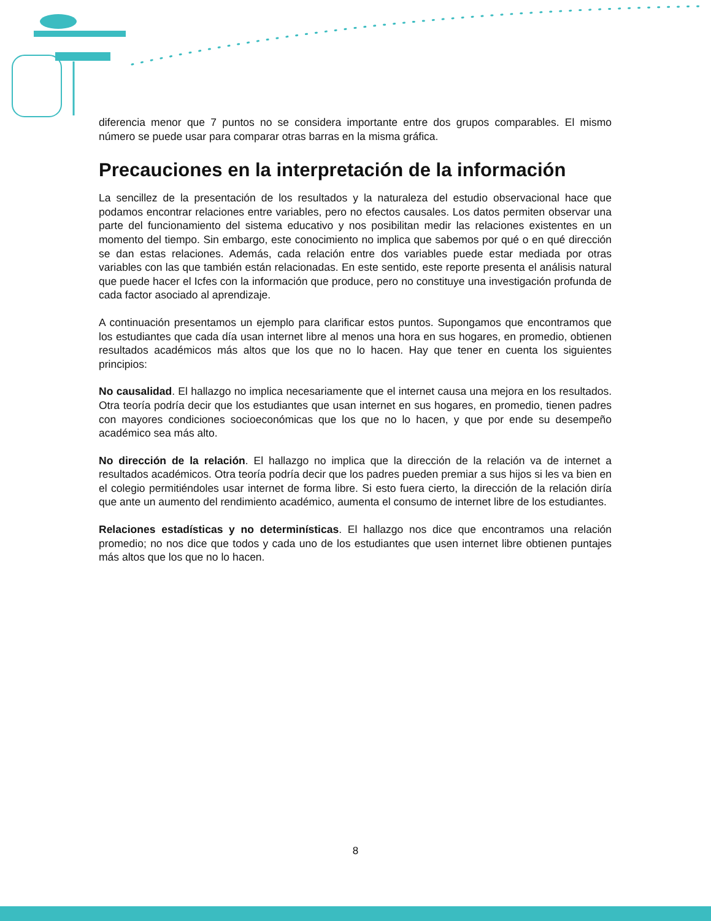diferencia menor que 7 puntos no se considera importante entre dos grupos comparables. El mismo número se puede usar para comparar otras barras en la misma gráfica.
Precauciones en la interpretación de la información
La sencillez de la presentación de los resultados y la naturaleza del estudio observacional hace que podamos encontrar relaciones entre variables, pero no efectos causales. Los datos permiten observar una parte del funcionamiento del sistema educativo y nos posibilitan medir las relaciones existentes en un momento del tiempo. Sin embargo, este conocimiento no implica que sabemos por qué o en qué dirección se dan estas relaciones. Además, cada relación entre dos variables puede estar mediada por otras variables con las que también están relacionadas. En este sentido, este reporte presenta el análisis natural que puede hacer el Icfes con la información que produce, pero no constituye una investigación profunda de cada factor asociado al aprendizaje.
A continuación presentamos un ejemplo para clarificar estos puntos. Supongamos que encontramos que los estudiantes que cada día usan internet libre al menos una hora en sus hogares, en promedio, obtienen resultados académicos más altos que los que no lo hacen. Hay que tener en cuenta los siguientes principios:
No causalidad. El hallazgo no implica necesariamente que el internet causa una mejora en los resultados. Otra teoría podría decir que los estudiantes que usan internet en sus hogares, en promedio, tienen padres con mayores condiciones socioeconómicas que los que no lo hacen, y que por ende su desempeño académico sea más alto.
No dirección de la relación. El hallazgo no implica que la dirección de la relación va de internet a resultados académicos. Otra teoría podría decir que los padres pueden premiar a sus hijos si les va bien en el colegio permitiéndoles usar internet de forma libre. Si esto fuera cierto, la dirección de la relación diría que ante un aumento del rendimiento académico, aumenta el consumo de internet libre de los estudiantes.
Relaciones estadísticas y no determinísticas. El hallazgo nos dice que encontramos una relación promedio; no nos dice que todos y cada uno de los estudiantes que usen internet libre obtienen puntajes más altos que los que no lo hacen.
8